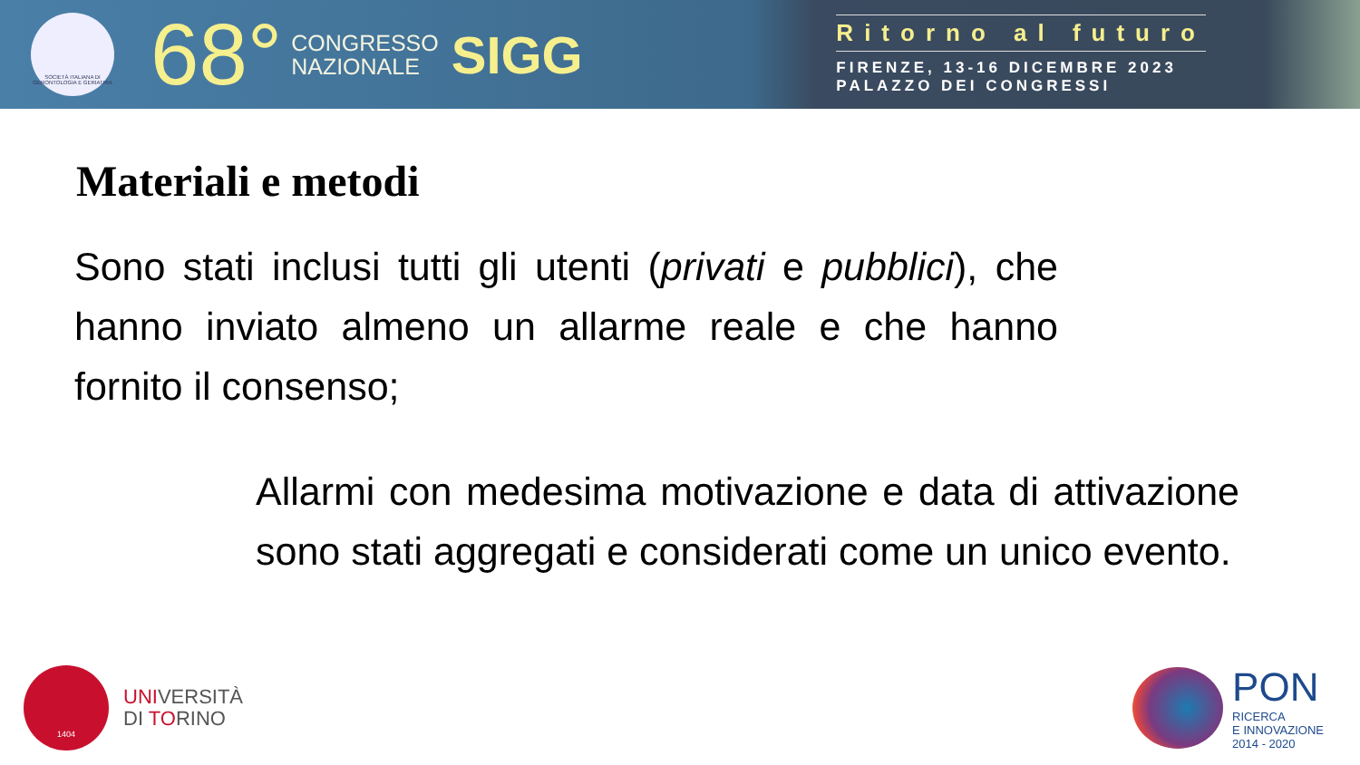SOCIETÀ ITALIANA DI GERONTOLOGIA E GERIATRIA
68°
CONGRESSO
NAZIONALE
SIGG
Ritorno al futuro
FIRENZE, 13-16 DICEMBRE 2023
PALAZZO DEI CONGRESSI
Materiali e metodi
Sono stati inclusi tutti gli utenti (privati e pubblici), che hanno inviato almeno un allarme reale e che hanno fornito il consenso;
Allarmi con medesima motivazione e data di attivazione sono stati aggregati e considerati come un unico evento.
1404
UNIVERSITÀ
DI TORINO
PON
RICERCA
E INNOVAZIONE
2014 - 2020